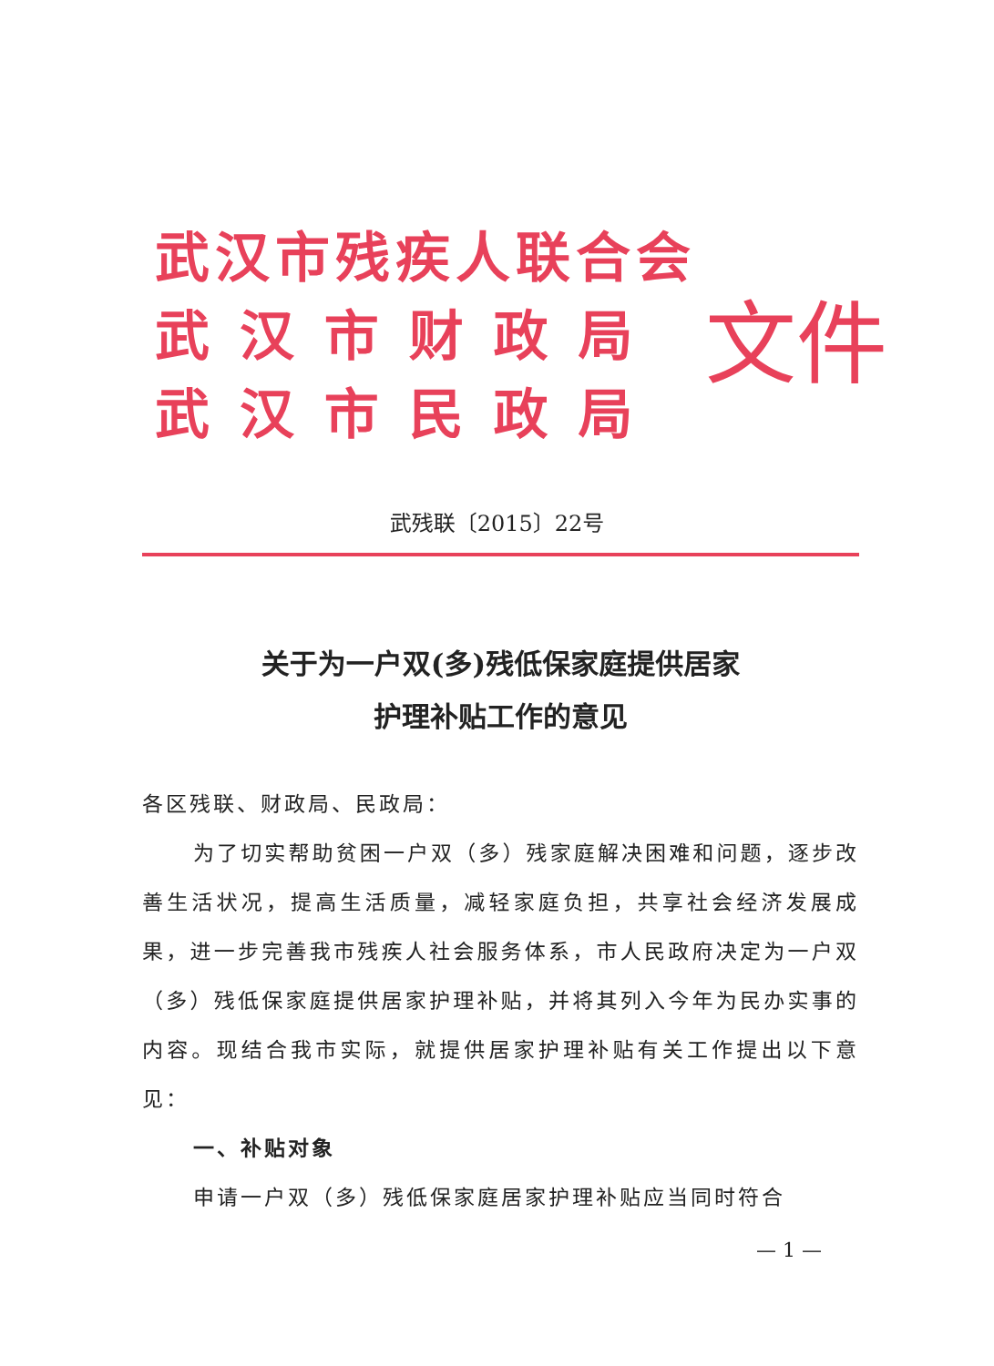武汉市残疾人联合会
武 汉 市 财 政 局
武 汉 市 民 政 局
文件
武残联〔2015〕22号
关于为一户双(多)残低保家庭提供居家
护理补贴工作的意见
各区残联、财政局、民政局：
为了切实帮助贫困一户双（多）残家庭解决困难和问题，逐步改善生活状况，提高生活质量，减轻家庭负担，共享社会经济发展成果，进一步完善我市残疾人社会服务体系，市人民政府决定为一户双（多）残低保家庭提供居家护理补贴，并将其列入今年为民办实事的内容。现结合我市实际，就提供居家护理补贴有关工作提出以下意见：
一、补贴对象
申请一户双（多）残低保家庭居家护理补贴应当同时符合
— 1 —